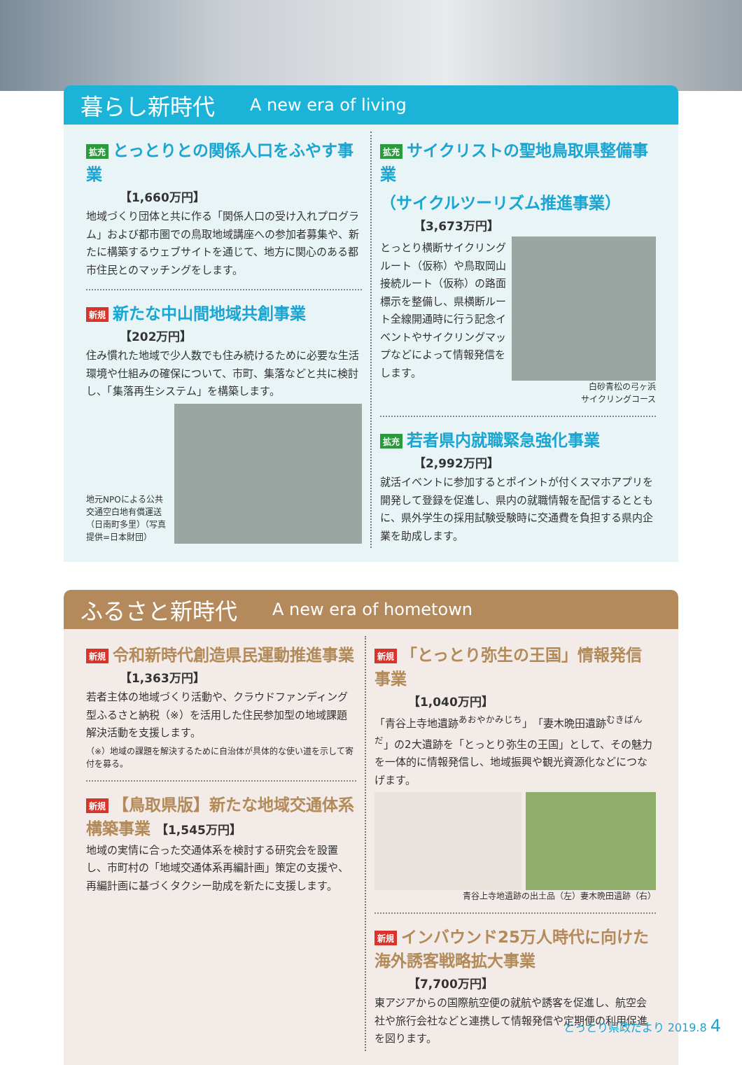暮らし新時代
A new era of living
拡充 とっとりとの関係人口をふやす事業
【1,660万円】
地域づくり団体と共に作る「関係人口の受け入れプログラム」および都市圏での鳥取地域講座への参加者募集や、新たに構築するウェブサイトを通じて、地方に関心のある都市住民とのマッチングをします。
新規 新たな中山間地域共創事業
【202万円】
住み慣れた地域で少人数でも住み続けるために必要な生活環境や仕組みの確保について、市町、集落などと共に検討し、「集落再生システム」を構築します。
地元NPOによる公共交通空白地有償運送（日南町多里）（写真提供=日本財団）
拡充 サイクリストの聖地鳥取県整備事業
（サイクルツーリズム推進事業）
【3,673万円】
とっとり横断サイクリングルート（仮称）や鳥取岡山接続ルート（仮称）の路面標示を整備し、県横断ルート全線開通時に行う記念イベントやサイクリングマップなどによって情報発信をします。
白砂青松の弓ヶ浜
サイクリングコース
拡充 若者県内就職緊急強化事業
【2,992万円】
就活イベントに参加するとポイントが付くスマホアプリを開発して登録を促進し、県内の就職情報を配信するとともに、県外学生の採用試験受験時に交通費を負担する県内企業を助成します。
ふるさと新時代
A new era of hometown
新規 令和新時代創造県民運動推進事業
【1,363万円】
若者主体の地域づくり活動や、クラウドファンディング型ふるさと納税（※）を活用した住民参加型の地域課題解決活動を支援します。
（※）地域の課題を解決するために自治体が具体的な使い道を示して寄付を募る。
新規 【鳥取県版】新たな地域交通体系構築事業 【1,545万円】
地域の実情に合った交通体系を検討する研究会を設置し、市町村の「地域交通体系再編計画」策定の支援や、再編計画に基づくタクシー助成を新たに支援します。
新規 「とっとり弥生の王国」情報発信事業
【1,040万円】
「青谷上寺地遺跡<sup>あおやかみじち</sup>」「妻木晩田遺跡<sup>むきばんだ</sup>」の2大遺跡を「とっとり弥生の王国」として、その魅力を一体的に情報発信し、地域振興や観光資源化などにつなげます。
青谷上寺地遺跡の出土品（左）妻木晩田遺跡（右）
新規 インバウンド25万人時代に向けた海外誘客戦略拡大事業
【7,700万円】
東アジアからの国際航空便の就航や誘客を促進し、航空会社や旅行会社などと連携して情報発信や定期便の利用促進を図ります。
とっとり県政だより 2019.8 4